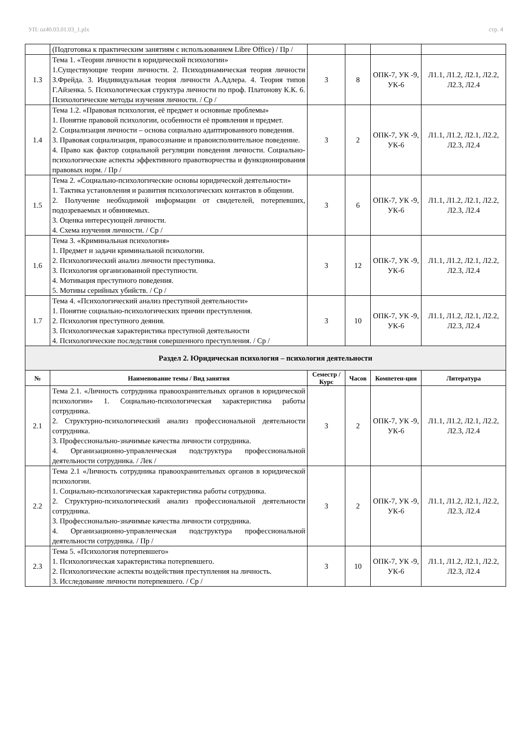УП: oz40.03.01.03_1.plx стр. 4
| | (Подготовка к практическим занятиям с использованием Libre Office) / Пр / | | | | |
| 1.3 | Тема 1. «Теории личности в юридической психологии» 1.Существующие теории личности. 2. Психодинамическая теория личности З.Фрейда. 3. Индивидуальная теория личности А.Адлера. 4. Теория типов Г.Айзенка. 5. Психологическая структура личности по проф. Платонову К.К. 6. Психологические методы изучения личности. / Ср / | 3 | 8 | ОПК-7, УК -9, УК-6 | Л1.1, Л1.2, Л2.1, Л2.2, Л2.3, Л2.4 |
| 1.4 | Тема 1.2. «Правовая психология, её предмет и основные проблемы» 1. Понятие правовой психологии, особенности её проявления и предмет. 2. Социализация личности – основа социально адаптированного поведения. 3. Правовая социализация, правосознание и правоисполнительное поведение. 4. Право как фактор социальной регуляции поведения личности. Социально-психологические аспекты эффективного правотворчества и функционирования правовых норм. / Пр / | 3 | 2 | ОПК-7, УК -9, УК-6 | Л1.1, Л1.2, Л2.1, Л2.2, Л2.3, Л2.4 |
| 1.5 | Тема 2. «Социально-психологические основы юридической деятельности» 1. Тактика установления и развития психологических контактов в общении. 2. Получение необходимой информации от свидетелей, потерпевших, подозреваемых и обвиняемых. 3. Оценка интересующей личности. 4. Схема изучения личности. / Ср / | 3 | 6 | ОПК-7, УК -9, УК-6 | Л1.1, Л1.2, Л2.1, Л2.2, Л2.3, Л2.4 |
| 1.6 | Тема 3. «Криминальная психология» 1. Предмет и задачи криминальной психологии. 2. Психологический анализ личности преступника. 3. Психология организованной преступности. 4. Мотивация преступного поведения. 5. Мотивы серийных убийств. / Ср / | 3 | 12 | ОПК-7, УК -9, УК-6 | Л1.1, Л1.2, Л2.1, Л2.2, Л2.3, Л2.4 |
| 1.7 | Тема 4. «Психологический анализ преступной деятельности» 1. Понятие социально-психологических причин преступления. 2. Психология преступного деяния. 3. Психологическая характеристика преступной деятельности 4. Психологические последствия совершенного преступления. / Ср / | 3 | 10 | ОПК-7, УК -9, УК-6 | Л1.1, Л1.2, Л2.1, Л2.2, Л2.3, Л2.4 |
| Раздел 2. Юридическая психология – психология деятельности | | | | | |
| № | Наименование темы / Вид занятия | Семестр / Курс | Часов | Компетен-ции | Литература |
| 2.1 | Тема 2.1. «Личность сотрудника правоохранительных органов в юридической психологии» 1. Социально-психологическая характеристика работы сотрудника. 2. Структурно-психологический анализ профессиональной деятельности сотрудника. 3. Профессионально-значимые качества личности сотрудника. 4. Организационно-управленческая подструктура профессиональной деятельности сотрудника. / Лек / | 3 | 2 | ОПК-7, УК -9, УК-6 | Л1.1, Л1.2, Л2.1, Л2.2, Л2.3, Л2.4 |
| 2.2 | Тема 2.1 «Личность сотрудника правоохранительных органов в юридической психологии. 1. Социально-психологическая характеристика работы сотрудника. 2. Структурно-психологический анализ профессиональной деятельности сотрудника. 3. Профессионально-значимые качества личности сотрудника. 4. Организационно-управленческая подструктура профессиональной деятельности сотрудника. / Пр / | 3 | 2 | ОПК-7, УК -9, УК-6 | Л1.1, Л1.2, Л2.1, Л2.2, Л2.3, Л2.4 |
| 2.3 | Тема 5. «Психология потерпевшего» 1. Психологическая характеристика потерпевшего. 2. Психологические аспекты воздействия преступления на личность. 3. Исследование личности потерпевшего. / Ср / | 3 | 10 | ОПК-7, УК -9, УК-6 | Л1.1, Л1.2, Л2.1, Л2.2, Л2.3, Л2.4 |